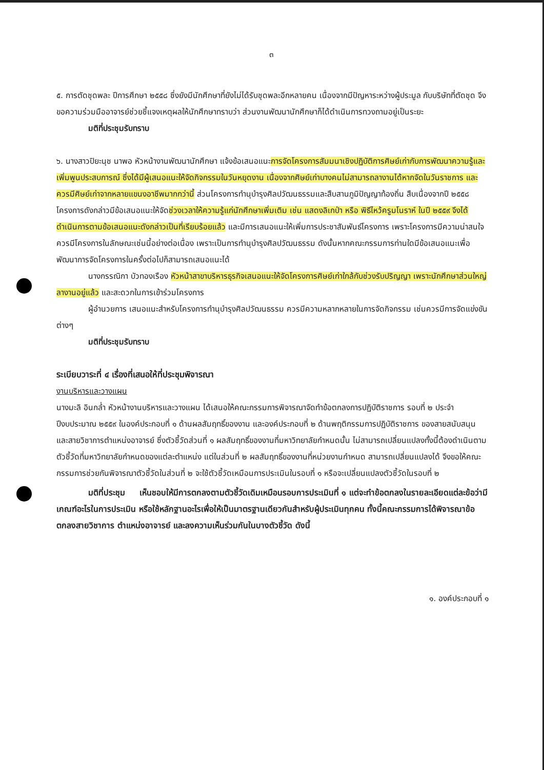๓
๕. การตัดชุดพละ ปีการศึกษา ๒๕๕๘ ซึ่งยังมีนักศึกษาที่ยังไม่ได้รับชุดพละอีกหลายคน เนื่องจากมีปัญหาระหว่างผู้ประมูล กับบริษัทที่ตัดชุด จึงขอความร่วมมืออาจารย์ช่วยชี้แจงเหตุผลให้นักศึกษาทราบว่า ส่วนงานพัฒนานักศึกษาก็ได้ดำเนินการทวงถามอยู่เป็นระยะ
มติที่ประชุมรับทราบ
๖. นางสาวปิยะนุช นาพอ หัวหน้างานพัฒนานักศึกษา แจ้งข้อเสนอแนะการจัดโครงการสัมมนาเชิงปฏิบัติการศิษย์เก่ากับการพัฒนาความรู้และเพิ่มพูนประสบการณ์ ซึ่งได้มีผู้เสนอแนะให้จัดกิจกรรมในวันหยุดงาน เนื่องจากศิษย์เก่าบางคนไม่สามารถลางานได้หากจัดในวันราชการ และควรมีศิษย์เก่าจากหลายแขนงอาชีพมากกว่านี้ ส่วนโครงการทำนุบำรุงศิลปวัฒนธรรมและสืบสานภูมิปัญญาท้องถิ่น สืบเนื่องจากปี ๒๕๕๘ โครงการดังกล่าวมีข้อเสนอแนะให้จัดช่วงเวลาให้ความรู้แก่นักศึกษาเพิ่มเติม เช่น แสดงลิเกป่า หรือ พิธีไหว้ครูมโนราห์ ในปี ๒๕๕๙ จึงได้ดำเนินการตามข้อเสนอแนะดังกล่าวเป็นที่เรียบร้อยแล้ว และมีการเสนอแนะให้เพิ่มการประชาสัมพันธ์โครงการ เพราะโครงการมีความน่าสนใจ ควรมีโครงการในลักษณะเช่นนี้อย่างต่อเนื่อง เพราะเป็นการทำนุบำรุงศิลปวัฒนธรรม ดังนั้นหากคณะกรรมการท่านใดมีข้อเสนอแนะเพื่อพัฒนาการจัดโครงการในครั้งต่อไปก็สามารถเสนอแนะได้
นางกรรณิกา บัวทองเรือง หัวหน้าสาขาบริหารธุรกิจเสนอแนะให้จัดโครงการศิษย์เก่าใกล้กับช่วงรับปริญญา เพราะนักศึกษาส่วนใหญ่ลางานอยู่แล้ว และสะดวกในการเข้าร่วมโครงการ
ผู้อำนวยการ เสนอแนะสำหรับโครงการทำนุบำรุงศิลปวัฒนธรรม ควรมีความหลากหลายในการจัดกิจกรรม เช่นควรมีการจัดแข่งขันต่างๆ
มติที่ประชุมรับทราบ
ระเบียบวาระที่ ๔ เรื่องที่เสนอให้ที่ประชุมพิจารณา
งานบริหารและวางแผน
นางมะลิ อินกล่ำ หัวหน้างานบริหารและวางแผน ได้เสนอให้คณะกรรมการพิจารณาจัดทำข้อตกลงการปฏิบัติราชการ รอบที่ ๒ ประจำปีงบประมาณ ๒๕๕๙ ในองค์ประกอบที่ ๑ ด้านผลสัมฤทธิ์ของงาน และองค์ประกอบที่ ๒ ด้านพฤติกรรมการปฏิบัติราชการ ของสายสนับสนุน และสายวิชาการตำแหน่งอาจารย์ ซึ่งตัวชี้วัดส่วนที่ ๑ ผลสัมฤทธิ์ของงานที่มหาวิทยาลัยกำหนดนั้น ไม่สามารถเปลี่ยนแปลงทั้งนี้ต้องดำเนินตามตัวชี้วัดที่มหาวิทยาลัยกำหนดของแต่ละตำแหน่ง แต่ในส่วนที่ ๒ ผลสัมฤทธิ์ของงานที่หน่วยงานกำหนด สามารถเปลี่ยนแปลงได้ จึงขอให้คณะกรรมการช่วยกันพิจารณาตัวชี้วัดในส่วนที่ ๒ จะใช้ตัวชี้วัดเหมือนการประเมินในรอบที่ ๑ หรือจะเปลี่ยนแปลงตัวชี้วัดในรอบที่ ๒
มติที่ประชุม เห็นชอบให้มีการตกลงตามตัวชี้วัดเดิมเหมือนรอบการประเมินที่ ๑ แต่จะทำข้อตกลงในรายละเอียดแต่ละข้อว่ามีเกณฑ์อะไรในการประเมิน หรือใช้หลักฐานอะไรเพื่อให้เป็นมาตรฐานเดียวกันสำหรับผู้ประเมินทุกคน ทั้งนี้คณะกรรมการได้พิจารณาข้อตกลงสายวิชาการ ตำแหน่งอาจารย์ และลงความเห็นร่วมกันในบางตัวชี้วัด ดังนี้
๑. องค์ประกอบที่ ๑